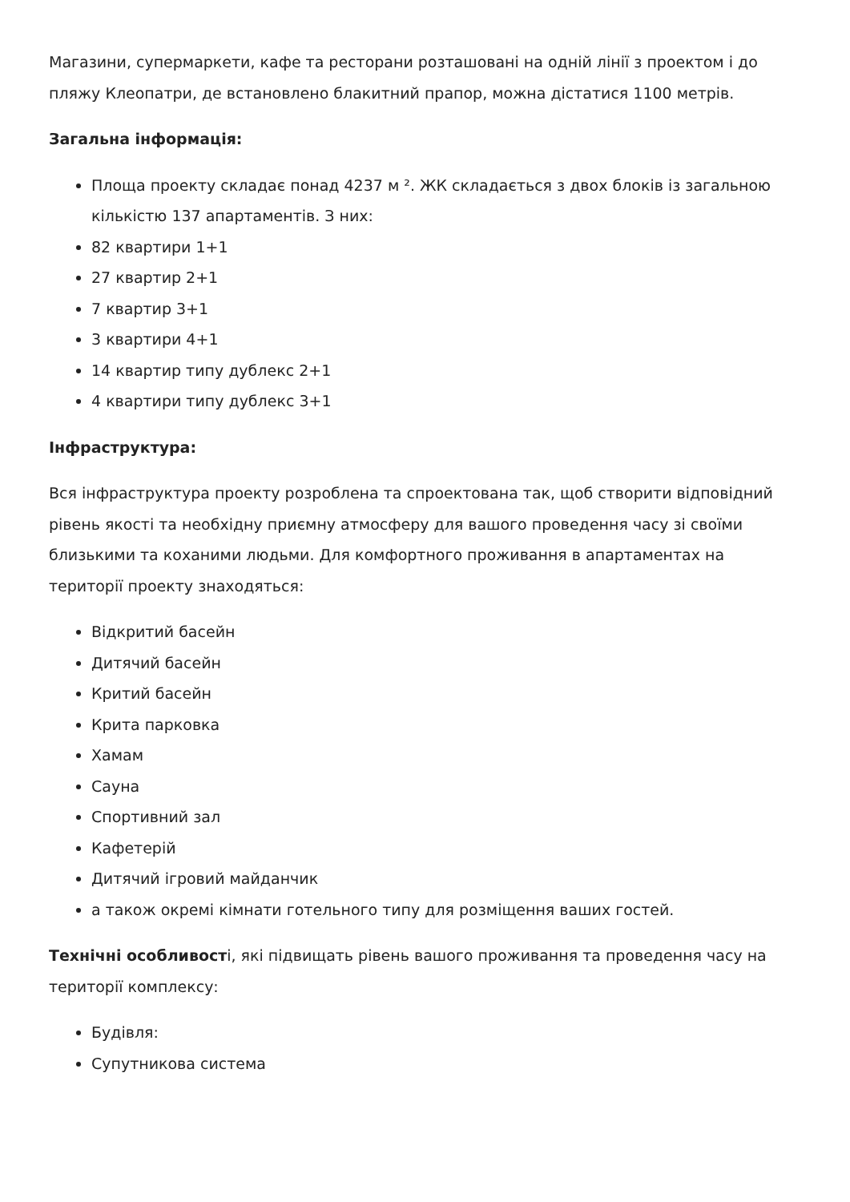Магазини, супермаркети, кафе та ресторани розташовані на одній лінії з проектом і до пляжу Клеопатри, де встановлено блакитний прапор, можна дістатися 1100 метрів.
Загальна інформація:
Площа проекту складає понад 4237 м ². ЖК складається з двох блоків із загальною кількістю 137 апартаментів. З них:
82 квартири 1+1
27 квартир 2+1
7 квартир 3+1
3 квартири 4+1
14 квартир типу дублекс 2+1
4 квартири типу дублекс 3+1
Інфраструктура:
Вся інфраструктура проекту розроблена та спроектована так, щоб створити відповідний рівень якості та необхідну приємну атмосферу для вашого проведення часу зі своїми близькими та коханими людьми. Для комфортного проживання в апартаментах на території проекту знаходяться:
Відкритий басейн
Дитячий басейн
Критий басейн
Крита парковка
Хамам
Сауна
Спортивний зал
Кафетерій
Дитячий ігровий майданчик
а також окремі кімнати готельного типу для розміщення ваших гостей.
Технічні особливості, які підвищать рівень вашого проживання та проведення часу на території комплексу:
Будівля:
Супутникова система